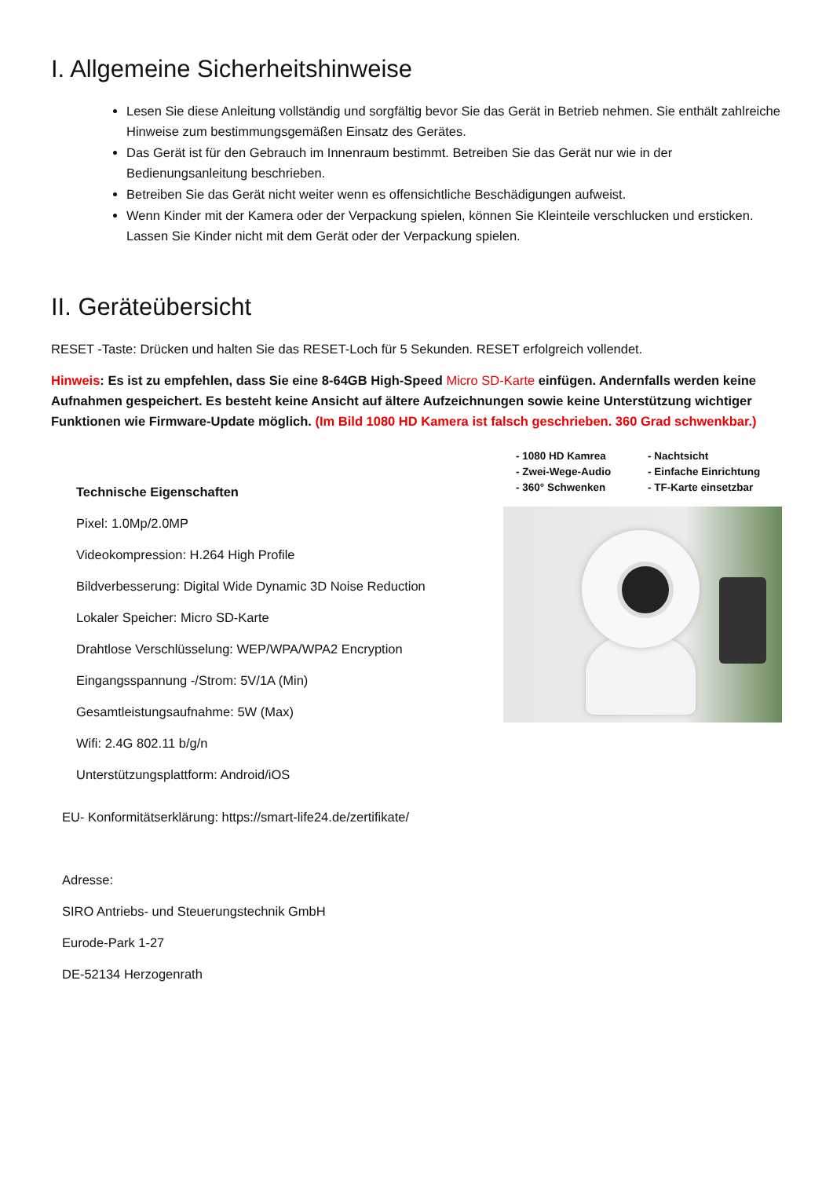I. Allgemeine Sicherheitshinweise
Lesen Sie diese Anleitung vollständig und sorgfältig bevor Sie das Gerät in Betrieb nehmen. Sie enthält zahlreiche Hinweise zum bestimmungsgemäßen Einsatz des Gerätes.
Das Gerät ist für den Gebrauch im Innenraum bestimmt. Betreiben Sie das Gerät nur wie in der Bedienungsanleitung beschrieben.
Betreiben Sie das Gerät nicht weiter wenn es offensichtliche Beschädigungen aufweist.
Wenn Kinder mit der Kamera oder der Verpackung spielen, können Sie Kleinteile verschlucken und ersticken. Lassen Sie Kinder nicht mit dem Gerät oder der Verpackung spielen.
II. Geräteübersicht
RESET -Taste: Drücken und halten Sie das RESET-Loch für 5 Sekunden. RESET erfolgreich vollendet.
Hinweis: Es ist zu empfehlen, dass Sie eine 8-64GB High-Speed Micro SD-Karte einfügen. Andernfalls werden keine Aufnahmen gespeichert. Es besteht keine Ansicht auf ältere Aufzeichnungen sowie keine Unterstützung wichtiger Funktionen wie Firmware-Update möglich. (Im Bild 1080 HD Kamera ist falsch geschrieben. 360 Grad schwenkbar.)
Technische Eigenschaften
Pixel: 1.0Mp/2.0MP
Videokompression: H.264 High Profile
Bildverbesserung: Digital Wide Dynamic 3D Noise Reduction
Lokaler Speicher: Micro SD-Karte
Drahtlose Verschlüsselung: WEP/WPA/WPA2 Encryption
Eingangsspannung -/Strom: 5V/1A (Min)
Gesamtleistungsaufnahme: 5W (Max)
Wifi: 2.4G 802.11 b/g/n
Unterstützungsplattform: Android/iOS
- 1080 HD Kamrea
- Zwei-Wege-Audio
- 360° Schwenken
- Nachtsicht
- Einfache Einrichtung
- TF-Karte einsetzbar
EU- Konformitätserklärung: https://smart-life24.de/zertifikate/
Adresse:
SIRO Antriebs- und Steuerungstechnik GmbH
Eurode-Park 1-27
DE-52134 Herzogenrath